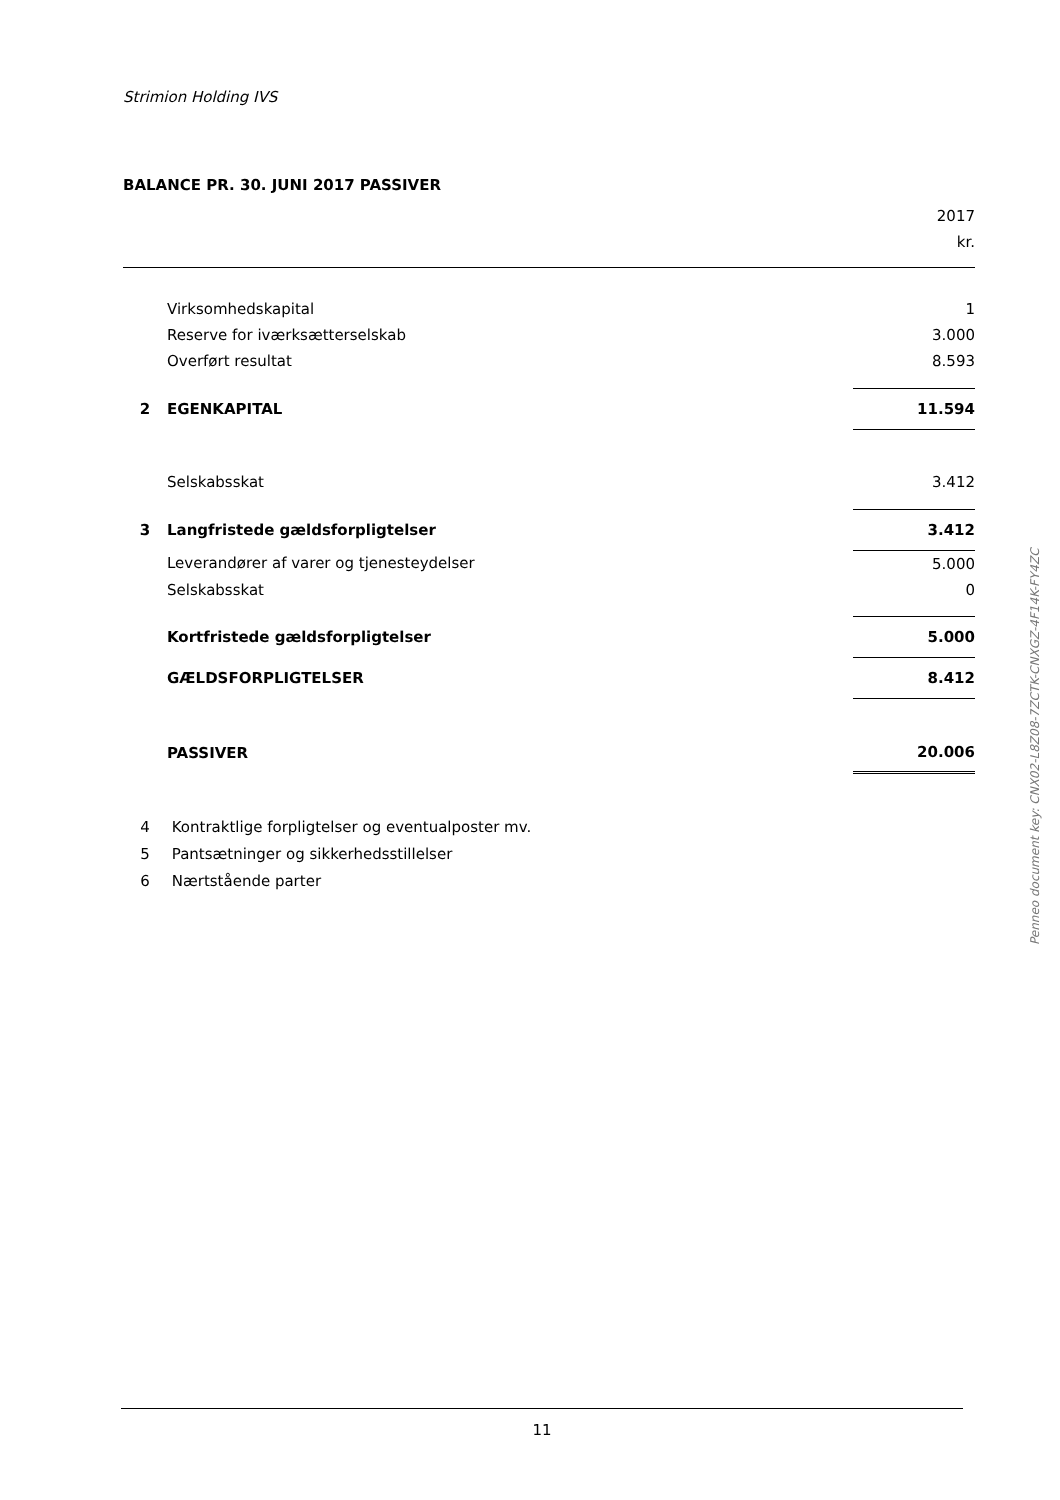Strimion Holding IVS
BALANCE PR. 30. JUNI 2017 PASSIVER
| | | 2017 |
| | | kr. |
| | Virksomhedskapital | 1 |
| | Reserve for iværksætterselskab | 3.000 |
| | Overført resultat | 8.593 |
| 2 | EGENKAPITAL | 11.594 |
| | Selskabsskat | 3.412 |
| 3 | Langfristede gældsforpligtelser | 3.412 |
| | Leverandører af varer og tjenesteydelser | 5.000 |
| | Selskabsskat | 0 |
| | Kortfristede gældsforpligtelser | 5.000 |
| | GÆLDSFORPLIGTELSER | 8.412 |
| | PASSIVER | 20.006 |
4 Kontraktlige forpligtelser og eventualposter mv.
5 Pantsætninger og sikkerhedsstillelser
6 Nærtstående parter
11
Penneo document key: CNX02-L8Z08-7ZCTK-CNXGZ-4F14K-FY4ZC